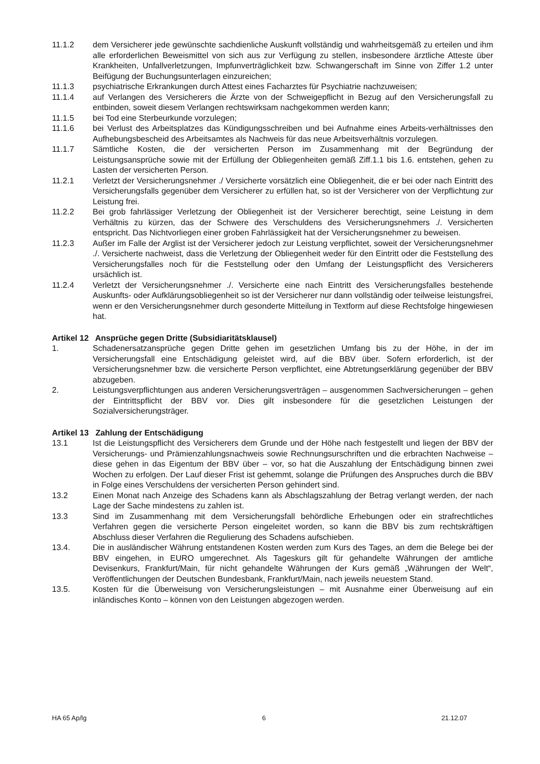11.1.2 dem Versicherer jede gewünschte sachdienliche Auskunft vollständig und wahrheitsgemäß zu erteilen und ihm alle erforderlichen Beweismittel von sich aus zur Verfügung zu stellen, insbesondere ärztliche Atteste über Krankheiten, Unfallverletzungen, Impfunverträglichkeit bzw. Schwangerschaft im Sinne von Ziffer 1.2 unter Beifügung der Buchungsunterlagen einzureichen;
11.1.3 psychiatrische Erkrankungen durch Attest eines Facharztes für Psychiatrie nachzuweisen;
11.1.4 auf Verlangen des Versicherers die Ärzte von der Schweigepflicht in Bezug auf den Versicherungsfall zu entbinden, soweit diesem Verlangen rechtswirksam nachgekommen werden kann;
11.1.5 bei Tod eine Sterbeurkunde vorzulegen;
11.1.6 bei Verlust des Arbeitsplatzes das Kündigungsschreiben und bei Aufnahme eines Arbeits-verhältnisses den Aufhebungsbescheid des Arbeitsamtes als Nachweis für das neue Arbeitsverhältnis vorzulegen.
11.1.7 Sämtliche Kosten, die der versicherten Person im Zusammenhang mit der Begründung der Leistungsansprüche sowie mit der Erfüllung der Obliegenheiten gemäß Ziff.1.1 bis 1.6. entstehen, gehen zu Lasten der versicherten Person.
11.2.1 Verletzt der Versicherungsnehmer ./ Versicherte vorsätzlich eine Obliegenheit, die er bei oder nach Eintritt des Versicherungsfalls gegenüber dem Versicherer zu erfüllen hat, so ist der Versicherer von der Verpflichtung zur Leistung frei.
11.2.2 Bei grob fahrlässiger Verletzung der Obliegenheit ist der Versicherer berechtigt, seine Leistung in dem Verhältnis zu kürzen, das der Schwere des Verschuldens des Versicherungsnehmers ./. Versicherten entspricht. Das Nichtvorliegen einer groben Fahrlässigkeit hat der Versicherungsnehmer zu beweisen.
11.2.3 Außer im Falle der Arglist ist der Versicherer jedoch zur Leistung verpflichtet, soweit der Versicherungsnehmer ./. Versicherte nachweist, dass die Verletzung der Obliegenheit weder für den Eintritt oder die Feststellung des Versicherungsfalles noch für die Feststellung oder den Umfang der Leistungspflicht des Versicherers ursächlich ist.
11.2.4 Verletzt der Versicherungsnehmer ./. Versicherte eine nach Eintritt des Versicherungsfalles bestehende Auskunfts- oder Aufklärungsobliegenheit so ist der Versicherer nur dann vollständig oder teilweise leistungsfrei, wenn er den Versicherungsnehmer durch gesonderte Mitteilung in Textform auf diese Rechtsfolge hingewiesen hat.
Artikel 12 Ansprüche gegen Dritte (Subsidiaritätsklausel)
1. Schadenersatzansprüche gegen Dritte gehen im gesetzlichen Umfang bis zu der Höhe, in der im Versicherungsfall eine Entschädigung geleistet wird, auf die BBV über. Sofern erforderlich, ist der Versicherungsnehmer bzw. die versicherte Person verpflichtet, eine Abtretungserklärung gegenüber der BBV abzugeben.
2. Leistungsverpflichtungen aus anderen Versicherungsverträgen – ausgenommen Sachversicherungen – gehen der Eintrittspflicht der BBV vor. Dies gilt insbesondere für die gesetzlichen Leistungen der Sozialversicherungsträger.
Artikel 13 Zahlung der Entschädigung
13.1 Ist die Leistungspflicht des Versicherers dem Grunde und der Höhe nach festgestellt und liegen der BBV der Versicherungs- und Prämienzahlungsnachweis sowie Rechnungsurschriften und die erbrachten Nachweise – diese gehen in das Eigentum der BBV über – vor, so hat die Auszahlung der Entschädigung binnen zwei Wochen zu erfolgen. Der Lauf dieser Frist ist gehemmt, solange die Prüfungen des Anspruches durch die BBV in Folge eines Verschuldens der versicherten Person gehindert sind.
13.2 Einen Monat nach Anzeige des Schadens kann als Abschlagszahlung der Betrag verlangt werden, der nach Lage der Sache mindestens zu zahlen ist.
13.3 Sind im Zusammenhang mit dem Versicherungsfall behördliche Erhebungen oder ein strafrechtliches Verfahren gegen die versicherte Person eingeleitet worden, so kann die BBV bis zum rechtskräftigen Abschluss dieser Verfahren die Regulierung des Schadens aufschieben.
13.4. Die in ausländischer Währung entstandenen Kosten werden zum Kurs des Tages, an dem die Belege bei der BBV eingehen, in EURO umgerechnet. Als Tageskurs gilt für gehandelte Währungen der amtliche Devisenkurs, Frankfurt/Main, für nicht gehandelte Währungen der Kurs gemäß „Währungen der Welt“, Veröffentlichungen der Deutschen Bundesbank, Frankfurt/Main, nach jeweils neuestem Stand.
13.5. Kosten für die Überweisung von Versicherungsleistungen – mit Ausnahme einer Überweisung auf ein inländisches Konto – können von den Leistungen abgezogen werden.
HA 65 Ap/lg 6 21.12.07